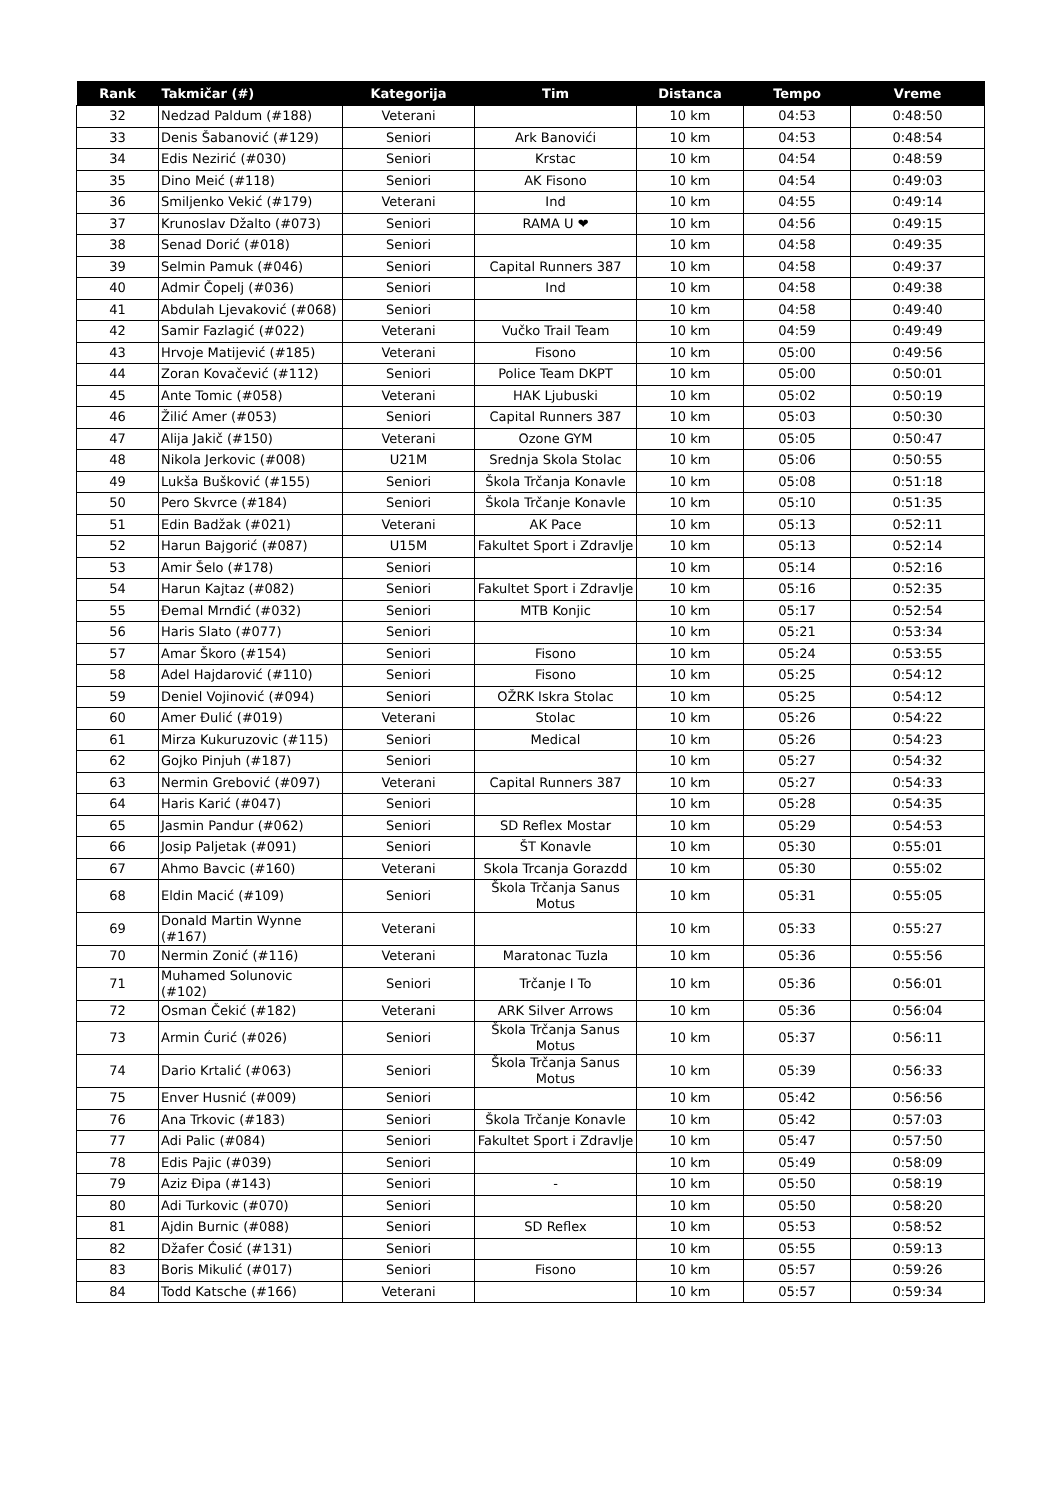| Rank | Takmičar (#) | Kategorija | Tim | Distanca | Tempo | Vreme |
| --- | --- | --- | --- | --- | --- | --- |
| 32 | Nedzad Paldum (#188) | Veterani | | 10 km | 04:53 | 0:48:50 |
| 33 | Denis Šabanović (#129) | Seniori | Ark Banovići | 10 km | 04:53 | 0:48:54 |
| 34 | Edis Nezirić (#030) | Seniori | Krstac | 10 km | 04:54 | 0:48:59 |
| 35 | Dino Meić (#118) | Seniori | AK Fisono | 10 km | 04:54 | 0:49:03 |
| 36 | Smiljenko Vekić (#179) | Veterani | Ind | 10 km | 04:55 | 0:49:14 |
| 37 | Krunoslav Džalto (#073) | Seniori | RAMA U ❤ | 10 km | 04:56 | 0:49:15 |
| 38 | Senad Dorić (#018) | Seniori | | 10 km | 04:58 | 0:49:35 |
| 39 | Selmin Pamuk (#046) | Seniori | Capital Runners 387 | 10 km | 04:58 | 0:49:37 |
| 40 | Admir Čopelj (#036) | Seniori | Ind | 10 km | 04:58 | 0:49:38 |
| 41 | Abdulah Ljevaković (#068) | Seniori | | 10 km | 04:58 | 0:49:40 |
| 42 | Samir Fazlagić (#022) | Veterani | Vučko Trail Team | 10 km | 04:59 | 0:49:49 |
| 43 | Hrvoje Matijević (#185) | Veterani | Fisono | 10 km | 05:00 | 0:49:56 |
| 44 | Zoran Kovačević (#112) | Seniori | Police Team DKPT | 10 km | 05:00 | 0:50:01 |
| 45 | Ante Tomic (#058) | Veterani | HAK Ljubuski | 10 km | 05:02 | 0:50:19 |
| 46 | Žilić Amer (#053) | Seniori | Capital Runners 387 | 10 km | 05:03 | 0:50:30 |
| 47 | Alija Jakič (#150) | Veterani | Ozone GYM | 10 km | 05:05 | 0:50:47 |
| 48 | Nikola Jerkovic (#008) | U21M | Srednja Skola Stolac | 10 km | 05:06 | 0:50:55 |
| 49 | Lukša Bušković (#155) | Seniori | Škola Trčanja Konavle | 10 km | 05:08 | 0:51:18 |
| 50 | Pero Skvrce (#184) | Seniori | Škola Trčanje Konavle | 10 km | 05:10 | 0:51:35 |
| 51 | Edin Badžak (#021) | Veterani | AK Pace | 10 km | 05:13 | 0:52:11 |
| 52 | Harun Bajgorić (#087) | U15M | Fakultet Sport i Zdravlje | 10 km | 05:13 | 0:52:14 |
| 53 | Amir Šelo (#178) | Seniori | | 10 km | 05:14 | 0:52:16 |
| 54 | Harun Kajtaz (#082) | Seniori | Fakultet Sport i Zdravlje | 10 km | 05:16 | 0:52:35 |
| 55 | Đemal Mrnđić (#032) | Seniori | MTB Konjic | 10 km | 05:17 | 0:52:54 |
| 56 | Haris Slato (#077) | Seniori | | 10 km | 05:21 | 0:53:34 |
| 57 | Amar Škoro (#154) | Seniori | Fisono | 10 km | 05:24 | 0:53:55 |
| 58 | Adel Hajdarović (#110) | Seniori | Fisono | 10 km | 05:25 | 0:54:12 |
| 59 | Deniel Vojinović (#094) | Seniori | OŽRK Iskra Stolac | 10 km | 05:25 | 0:54:12 |
| 60 | Amer Đulić (#019) | Veterani | Stolac | 10 km | 05:26 | 0:54:22 |
| 61 | Mirza Kukuruzovic (#115) | Seniori | Medical | 10 km | 05:26 | 0:54:23 |
| 62 | Gojko Pinjuh (#187) | Seniori | | 10 km | 05:27 | 0:54:32 |
| 63 | Nermin Grebović (#097) | Veterani | Capital Runners 387 | 10 km | 05:27 | 0:54:33 |
| 64 | Haris Karić (#047) | Seniori | | 10 km | 05:28 | 0:54:35 |
| 65 | Jasmin Pandur (#062) | Seniori | SD Reflex Mostar | 10 km | 05:29 | 0:54:53 |
| 66 | Josip Paljetak (#091) | Seniori | ŠT Konavle | 10 km | 05:30 | 0:55:01 |
| 67 | Ahmo Bavcic (#160) | Veterani | Skola Trcanja Gorazdd | 10 km | 05:30 | 0:55:02 |
| 68 | Eldin Macić (#109) | Seniori | Škola Trčanja Sanus Motus | 10 km | 05:31 | 0:55:05 |
| 69 | Donald Martin Wynne (#167) | Veterani | | 10 km | 05:33 | 0:55:27 |
| 70 | Nermin Zonić (#116) | Veterani | Maratonac Tuzla | 10 km | 05:36 | 0:55:56 |
| 71 | Muhamed Solunovic (#102) | Seniori | Trčanje I To | 10 km | 05:36 | 0:56:01 |
| 72 | Osman Čekić (#182) | Veterani | ARK Silver Arrows | 10 km | 05:36 | 0:56:04 |
| 73 | Armin Ćurić (#026) | Seniori | Škola Trčanja Sanus Motus | 10 km | 05:37 | 0:56:11 |
| 74 | Dario Krtalić (#063) | Seniori | Škola Trčanja Sanus Motus | 10 km | 05:39 | 0:56:33 |
| 75 | Enver Husnić (#009) | Seniori | | 10 km | 05:42 | 0:56:56 |
| 76 | Ana Trkovic (#183) | Seniori | Škola Trčanje Konavle | 10 km | 05:42 | 0:57:03 |
| 77 | Adi Palic (#084) | Seniori | Fakultet Sport i Zdravlje | 10 km | 05:47 | 0:57:50 |
| 78 | Edis Pajic (#039) | Seniori | | 10 km | 05:49 | 0:58:09 |
| 79 | Aziz Đipa (#143) | Seniori | - | 10 km | 05:50 | 0:58:19 |
| 80 | Adi Turkovic (#070) | Seniori | | 10 km | 05:50 | 0:58:20 |
| 81 | Ajdin Burnic (#088) | Seniori | SD Reflex | 10 km | 05:53 | 0:58:52 |
| 82 | Džafer Ćosić (#131) | Seniori | | 10 km | 05:55 | 0:59:13 |
| 83 | Boris Mikulić (#017) | Seniori | Fisono | 10 km | 05:57 | 0:59:26 |
| 84 | Todd Katsche (#166) | Veterani | | 10 km | 05:57 | 0:59:34 |